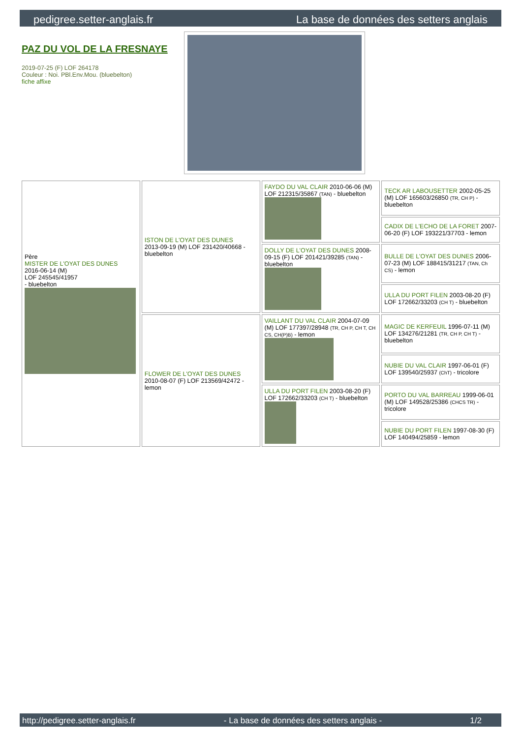pedigree.setter-anglais.fr La base de données des setters anglais
PAZ DU VOL DE LA FRESNAYE
2019-07-25 (F) LOF 264178
Couleur : Noi. PBl.Env.Mou. (bluebelton)
fiche affixe
| Père MISTER DE L'OYAT DES DUNES 2016-06-14 (M) LOF 245545/41957 - bluebelton | ISTON DE L'OYAT DES DUNES 2013-09-19 (M) LOF 231420/40668 - bluebelton | FAYDO DU VAL CLAIR 2010-06-06 (M) LOF 212315/35867 (TAN) - bluebelton | TECK AR LABOUSETTER 2002-05-25 (M) LOF 165603/26850 (TR, CH P) - bluebelton |
| | | | CADIX DE L'ECHO DE LA FORET 2007-06-20 (F) LOF 193221/37703 - lemon |
| | | DOLLY DE L'OYAT DES DUNES 2008-09-15 (F) LOF 201421/39285 (TAN) - bluebelton | BULLE DE L'OYAT DES DUNES 2006-07-23 (M) LOF 188415/31217 (TAN, Ch CS) - lemon |
| | | | ULLA DU PORT FILEN 2003-08-20 (F) LOF 172662/33203 (CH T) - bluebelton |
| | FLOWER DE L'OYAT DES DUNES 2010-08-07 (F) LOF 213569/42472 - lemon | VAILLANT DU VAL CLAIR 2004-07-09 (M) LOF 177397/28948 (TR, CH P, CH T, CH CS, CH(P)B) - lemon | MAGIC DE KERFEUIL 1996-07-11 (M) LOF 134276/21281 (TR, CH P, CH T) - bluebelton |
| | | | NUBIE DU VAL CLAIR 1997-06-01 (F) LOF 139540/25937 (ChT) - tricolore |
| | | ULLA DU PORT FILEN 2003-08-20 (F) LOF 172662/33203 (CH T) - bluebelton | PORTO DU VAL BARREAU 1999-06-01 (M) LOF 149528/25386 (CHCS TR) - tricolore |
| | | | NUBIE DU PORT FILEN 1997-08-30 (F) LOF 140494/25859 - lemon |
http://pedigree.setter-anglais.fr - La base de données des setters anglais - 1/2